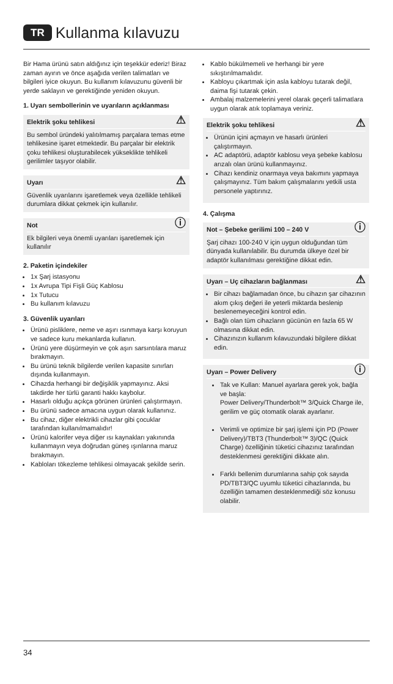TR Kullanma kılavuzu
Bir Hama ürünü satın aldığınız için teşekkür ederiz! Biraz zaman ayırın ve önce aşağıda verilen talimatları ve bilgileri iyice okuyun. Bu kullanım kılavuzunu güvenli bir yerde saklayın ve gerektiğinde yeniden okuyun.
1. Uyarı sembollerinin ve uyarıların açıklanması
Elektrik şoku tehlikesi ⚠
Bu sembol üründeki yalıtılmamış parçalara temas etme tehlikesine işaret etmektedir. Bu parçalar bir elektrik çoku tehlikesi oluşturabilecek yükseklikte tehlikeli gerilimler taşıyor olabilir.
Uyarı ⚠
Güvenlik uyarılarını işaretlemek veya özellikle tehlikeli durumlara dikkat çekmek için kullanılır.
Not ⓘ
Ek bilgileri veya önemli uyarıları işaretlemek için kullanılır
2. Paketin içindekiler
1x Şarj istasyonu
1x Avrupa Tipi Fişli Güç Kablosu
1x Tutucu
Bu kullanım kılavuzu
3. Güvenlik uyarıları
Ürünü pisliklere, neme ve aşırı ısınmaya karşı koruyun ve sadece kuru mekanlarda kullanın.
Ürünü yere düşürmeyin ve çok aşırı sarsıntılara maruz bırakmayın.
Bu ürünü teknik bilgilerde verilen kapasite sınırları dışında kullanmayın.
Cihazda herhangi bir değişiklik yapmayınız. Aksi takdirde her türlü garanti hakkı kaybolur.
Hasarlı olduğu açıkça görünen ürünleri çalıştırmayın.
Bu ürünü sadece amacına uygun olarak kullanınız.
Bu cihaz, diğer elektrikli cihazlar gibi çocuklar tarafından kullanılmamalıdır!
Ürünü kalorifer veya diğer ısı kaynakları yakınında kullanmayın veya doğrudan güneş ışınlarına maruz bırakmayın.
Kabloları tökezleme tehlikesi olmayacak şekilde serin.
Kablo bükülmemeli ve herhangi bir yere sıkıştırılmamalıdır.
Kabloyu çıkartmak için asla kabloyu tutarak değil, daima fişi tutarak çekin.
Ambalaj malzemelerini yerel olarak geçerli talimatlara uygun olarak atık toplamaya veriniz.
Elektrik şoku tehlikesi ⚠
Ürünün içini açmayın ve hasarlı ürünleri çalıştırmayın.
AC adaptörü, adaptör kablosu veya şebeke kablosu arızalı olan ürünü kullanmayınız.
Cihazı kendiniz onarmaya veya bakımını yapmaya çalışmayınız. Tüm bakım çalışmalarını yetkili usta personele yaptırınız.
4. Çalışma
Not – Şebeke gerilimi 100 – 240 V ⓘ
Şarj cihazı 100-240 V için uygun olduğundan tüm dünyada kullanılabilir. Bu durumda ülkeye özel bir adaptör kullanılması gerektiğine dikkat edin.
Uyarı – Uç cihazların bağlanması ⚠
Bir cihazı bağlamadan önce, bu cihazın şar cihazının akım çıkış değeri ile yeterli miktarda beslenip beslenemeyeceğini kontrol edin.
Bağlı olan tüm cihazların gücünün en fazla 65 W olmasına dikkat edin.
Cihazınızın kullanım kılavuzundaki bilgilere dikkat edin.
Uyarı – Power Delivery ⓘ
Tak ve Kullan: Manuel ayarlara gerek yok, bağla ve başla:
Power Delivery/Thunderbolt™ 3/Quick Charge ile, gerilim ve güç otomatik olarak ayarlanır.
Verimli ve optimize bir şarj işlemi için PD (Power Delivery)/TBT3 (Thunderbolt™ 3)/QC (Quick Charge) özelliğinin tüketici cihazınız tarafından desteklenmesi gerektiğini dikkate alın.
Farklı bellenim durumlarına sahip çok sayıda PD/TBT3/QC uyumlu tüketici cihazlarında, bu özelliğin tamamen desteklenmediği söz konusu olabilir.
34